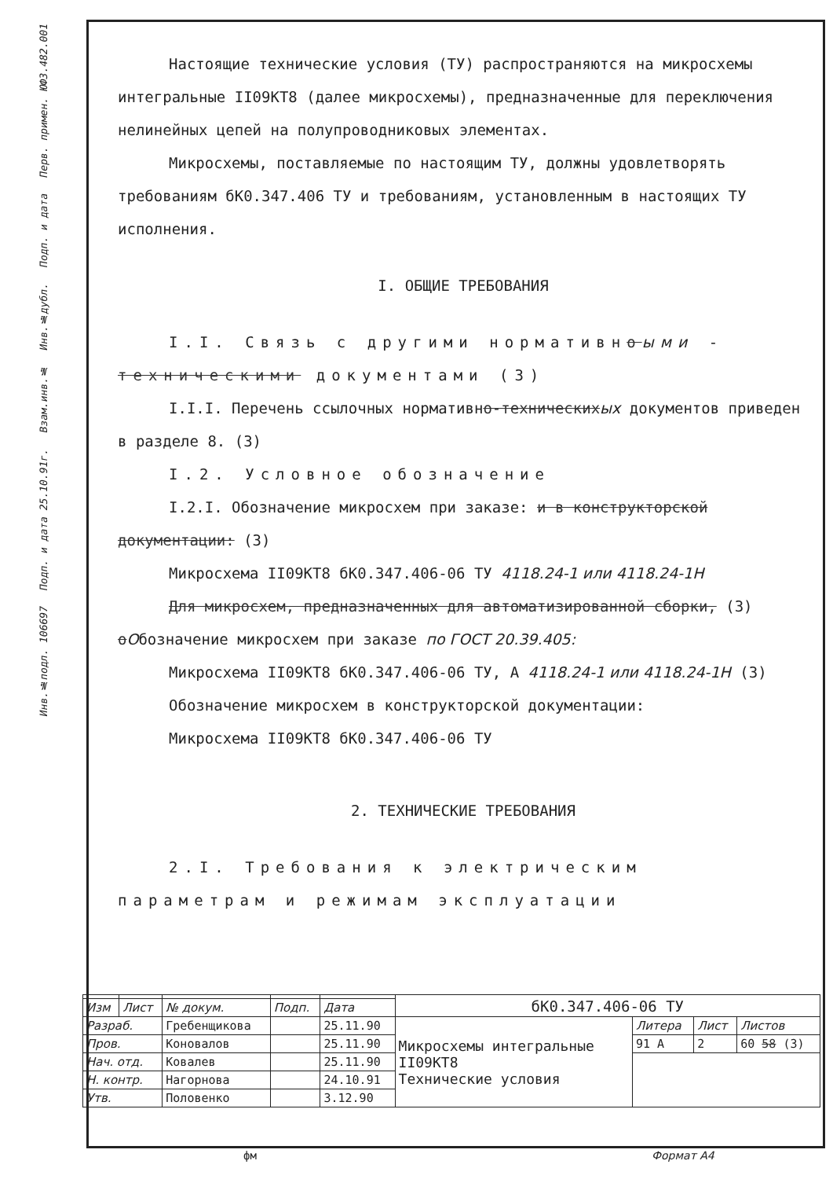Перв. примен. ЮФЗ.482.001
Подп. и дата
Инв.№дубл.
Взам.инв.№
Подп. и дата 25.10.91г.
Инв.№подл. 106697
Настоящие технические условия (ТУ) распространяются на микросхемы интегральные II09КТ8 (далее микросхемы), предназначенные для переключения нелинейных цепей на полупроводниковых элементах.
Микросхемы, поставляемые по настоящим ТУ, должны удовлетворять требованиям бК0.347.406 ТУ и требованиям, установленным в настоящих ТУ исполнения.
I. ОБЩИЕ ТРЕБОВАНИЯ
I.I. Связь с другими нормативноыми - техническими документами (3)
I.I.I. Перечень ссылочных нормативно-техническихых документов приведен в разделе 8. (3)
I.2. Условное обозначение
I.2.I. Обозначение микросхем при заказе: и в конструкторской документации: (3)
Микросхема II09КТ8 бК0.347.406-06 ТУ 4118.24-1 или 4118.24-1Н
Для микросхем, предназначенных для автоматизированной сборки, (3)
оОбозначение микросхем при заказе по ГОСТ 20.39.405:
Микросхема II09КТ8 бК0.347.406-06 ТУ, А 4118.24-1 или 4118.24-1Н (3)
Обозначение микросхем в конструкторской документации:
Микросхема II09КТ8 бК0.347.406-06 ТУ
2. ТЕХНИЧЕСКИЕ ТРЕБОВАНИЯ
2.I. Требования к электрическим параметрам и режимам эксплуатации
| | | | | | бК0.347.406-06 ТУ | | | |
| Изм | Лист | № докум. | Подп. | Дата | | | | |
| Разраб. | | Гребенщикова | | 25.11.90 | Микросхемы интегральные II09КТ8 Технические условия | Литера | Лист | Листов |
| Пров. | | Коновалов | | 25.11.90 | | 91 A | 2 | 60 58 (3) |
| Нач. отд. | | Ковалев | | 25.11.90 | | | | |
| Н. контр. | | Нагорнова | | 24.10.91 | | | | |
| Утв. | | Половенко | | 3.12.90 | | | | |
фм Формат А4